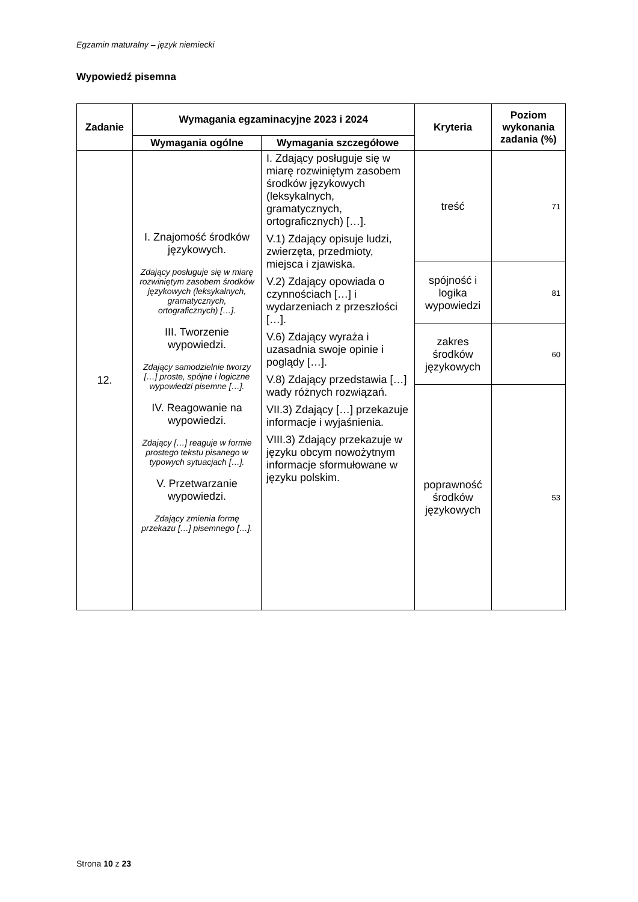Egzamin maturalny – język niemiecki
Wypowiedź pisemna
| Zadanie | Wymagania egzaminacyjne 2023 i 2024 | | Kryteria | Poziom wykonania zadania (%) |
| --- | --- | --- | --- | --- |
| | Wymagania ogólne | Wymagania szczegółowe | | |
| 12. | I. Znajomość środków językowych. Zdający posługuje się w miarę rozwiniętym zasobem środków językowych (leksykalnych, gramatycznych, ortograficznych) […]. III. Tworzenie wypowiedzi. Zdający samodzielnie tworzy […] proste, spójne i logiczne wypowiedzi pisemne […]. IV. Reagowanie na wypowiedzi. Zdający […] reaguje w formie prostego tekstu pisanego w typowych sytuacjach […]. V. Przetwarzanie wypowiedzi. Zdający zmienia formę przekazu […] pisemnego […]. | I. Zdający posługuje się w miarę rozwiniętym zasobem środków językowych (leksykalnych, gramatycznych, ortograficznych) […]. V.1) Zdający opisuje ludzi, zwierzęta, przedmioty, miejsca i zjawiska. V.2) Zdający opowiada o czynnościach […] i wydarzeniach z przeszłości […]. V.6) Zdający wyraża i uzasadnia swoje opinie i poglądy […]. V.8) Zdający przedstawia […] wady różnych rozwiązań. VII.3) Zdający […] przekazuje informacje i wyjaśnienia. VIII.3) Zdający przekazuje w języku obcym nowożytnym informacje sformułowane w języku polskim. | treść | 71 |
| | | | spójność i logika wypowiedzi | 81 |
| | | | zakres środków językowych | 60 |
| | | | poprawność środków językowych | 53 |
Strona 10 z 23